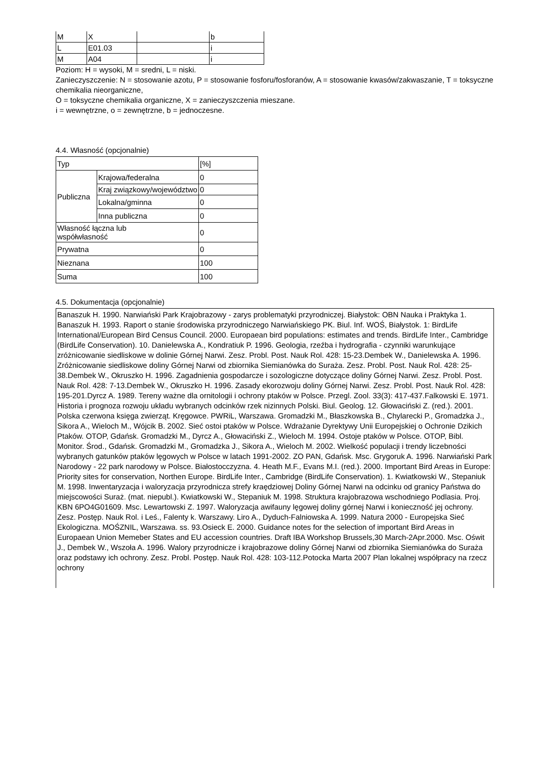| M | X | | b |
| L | E01.03 | | i |
| M | A04 | | i |
Poziom: H = wysoki, M = sredni, L = niski.
Zanieczyszczenie: N = stosowanie azotu, P = stosowanie fosforu/fosforanów, A = stosowanie kwasów/zakwaszanie, T = toksyczne chemikalia nieorganiczne,
O = toksyczne chemikalia organiczne, X = zanieczyszczenia mieszane.
i = wewnętrzne, o = zewnętrzne, b = jednoczesne.
4.4. Własność (opcjonalnie)
| Typ | | [%] |
| Publiczna | Krajowa/federalna | 0 |
| | Kraj związkowy/województwo | 0 |
| | Lokalna/gminna | 0 |
| | Inna publiczna | 0 |
| Własność łączna lub współwłasność | | 0 |
| Prywatna | | 0 |
| Nieznana | | 100 |
| Suma | | 100 |
4.5. Dokumentacja (opcjonalnie)
Banaszuk H. 1990. Narwiański Park Krajobrazowy - zarys problematyki przyrodniczej. Białystok: OBN Nauka i Praktyka 1. Banaszuk H. 1993. Raport o stanie środowiska przyrodniczego Narwiańskiego PK. Biul. Inf. WOŚ, Białystok. 1: BirdLife International/European Bird Census Council. 2000. Europaean bird populations: estimates and trends. BirdLife Inter., Cambridge (BirdLife Conservation). 10. Danielewska A., Kondratiuk P. 1996. Geologia, rzeźba i hydrografia - czynniki warunkujące zróżnicowanie siedliskowe w dolinie Górnej Narwi. Zesz. Probl. Post. Nauk Rol. 428: 15-23.Dembek W., Danielewska A. 1996. Zróżnicowanie siedliskowe doliny Górnej Narwi od zbiornika Siemianówka do Suraża. Zesz. Probl. Post. Nauk Rol. 428: 25-38.Dembek W., Okruszko H. 1996. Zagadnienia gospodarcze i sozologiczne dotyczące doliny Górnej Narwi. Zesz. Probl. Post. Nauk Rol. 428: 7-13.Dembek W., Okruszko H. 1996. Zasady ekorozwoju doliny Górnej Narwi. Zesz. Probl. Post. Nauk Rol. 428: 195-201.Dyrcz A. 1989. Tereny ważne dla ornitologii i ochrony ptaków w Polsce. Przegl. Zool. 33(3): 417-437.Falkowski E. 1971. Historia i prognoza rozwoju układu wybranych odcinków rzek nizinnych Polski. Biul. Geolog. 12. Głowaciński Z. (red.). 2001. Polska czerwona księga zwierząt. Kręgowce. PWRiL, Warszawa. Gromadzki M., Błaszkowska B., Chylarecki P., Gromadzka J., Sikora A., Wieloch M., Wójcik B. 2002. Sieć ostoi ptaków w Polsce. Wdrażanie Dyrektywy Unii Europejskiej o Ochronie Dzikich Ptaków. OTOP, Gdańsk. Gromadzki M., Dyrcz A., Głowaciński Z., Wieloch M. 1994. Ostoje ptaków w Polsce. OTOP, Bibl. Monitor. Środ., Gdańsk. Gromadzki M., Gromadzka J., Sikora A., Wieloch M. 2002. Wielkość populacji i trendy liczebności wybranych gatunków ptaków lęgowych w Polsce w latach 1991-2002. ZO PAN, Gdańsk. Msc. Grygoruk A. 1996. Narwiański Park Narodowy - 22 park narodowy w Polsce. Białostocczyzna. 4. Heath M.F., Evans M.I. (red.). 2000. Important Bird Areas in Europe: Priority sites for conservation, Northen Europe. BirdLife Inter., Cambridge (BirdLife Conservation). 1. Kwiatkowski W., Stepaniuk M. 1998. Inwentaryzacja i waloryzacja przyrodnicza strefy kraędziowej Doliny Górnej Narwi na odcinku od granicy Państwa do miejscowości Suraż. (mat. niepubl.). Kwiatkowski W., Stepaniuk M. 1998. Struktura krajobrazowa wschodniego Podlasia. Proj. KBN 6PO4G01609. Msc. Lewartowski Z. 1997. Waloryzacja awifauny lęgowej doliny górnej Narwi i konieczność jej ochrony. Zesz. Postęp. Nauk Rol. i Leś., Falenty k. Warszawy. Liro A., Dyduch-Falniowska A. 1999. Natura 2000 - Europejska Sieć Ekologiczna. MOŚZNIL, Warszawa. ss. 93.Osieck E. 2000. Guidance notes for the selection of important Bird Areas in Europaean Union Memeber States and EU accession countries. Draft IBA Workshop Brussels,30 March-2Apr.2000. Msc. Oświt J., Dembek W., Wszoła A. 1996. Walory przyrodnicze i krajobrazowe doliny Górnej Narwi od zbiornika Siemianówka do Suraża oraz podstawy ich ochrony. Zesz. Probl. Postęp. Nauk Rol. 428: 103-112.Potocka Marta 2007 Plan lokalnej współpracy na rzecz ochrony